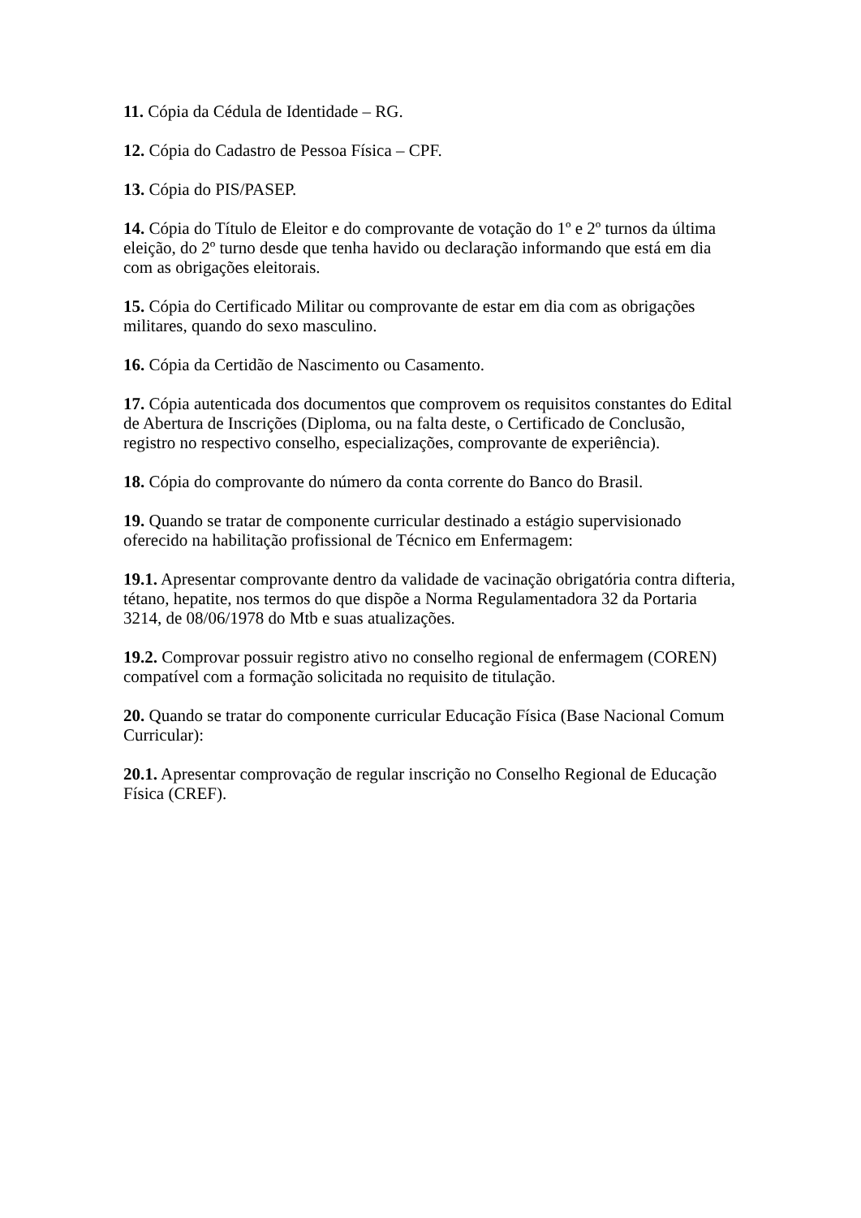11. Cópia da Cédula de Identidade – RG.
12. Cópia do Cadastro de Pessoa Física – CPF.
13. Cópia do PIS/PASEP.
14. Cópia do Título de Eleitor e do comprovante de votação do 1º e 2º turnos da última eleição, do 2º turno desde que tenha havido ou declaração informando que está em dia com as obrigações eleitorais.
15. Cópia do Certificado Militar ou comprovante de estar em dia com as obrigações militares, quando do sexo masculino.
16. Cópia da Certidão de Nascimento ou Casamento.
17. Cópia autenticada dos documentos que comprovem os requisitos constantes do Edital de Abertura de Inscrições (Diploma, ou na falta deste, o Certificado de Conclusão, registro no respectivo conselho, especializações, comprovante de experiência).
18. Cópia do comprovante do número da conta corrente do Banco do Brasil.
19. Quando se tratar de componente curricular destinado a estágio supervisionado oferecido na habilitação profissional de Técnico em Enfermagem:
19.1. Apresentar comprovante dentro da validade de vacinação obrigatória contra difteria, tétano, hepatite, nos termos do que dispõe a Norma Regulamentadora 32 da Portaria 3214, de 08/06/1978 do Mtb e suas atualizações.
19.2. Comprovar possuir registro ativo no conselho regional de enfermagem (COREN) compatível com a formação solicitada no requisito de titulação.
20. Quando se tratar do componente curricular Educação Física (Base Nacional Comum Curricular):
20.1. Apresentar comprovação de regular inscrição no Conselho Regional de Educação Física (CREF).